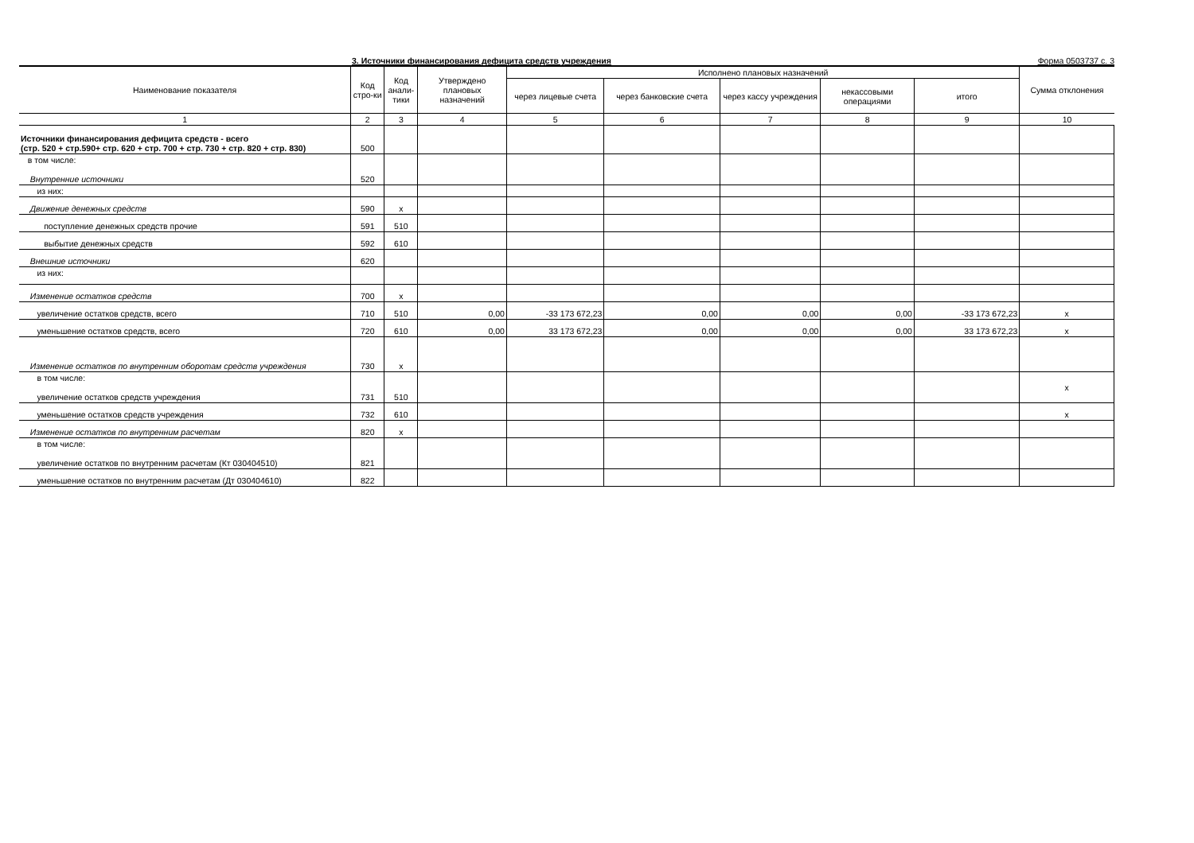3. Источники финансирования дефицита средств учреждения Форма 0503737 с. 3
| Наименование показателя | Код стро-ки | Код анали-тики | Утверждено плановых назначений | Исполнено плановых назначений | | | | | Сумма отклонения |
| --- | --- | --- | --- | --- | --- | --- | --- | --- | --- |
| | | | | через лицевые счета | через банковские счета | через кассу учреждения | некассовыми операциями | итого | |
| 1 | 2 | 3 | 4 | 5 | 6 | 7 | 8 | 9 | 10 |
| Источники финансирования дефицита средств - всего (стр. 520 + стр.590+ стр. 620 + стр. 700 + стр. 730 + стр. 820 + стр. 830) | 500 | | | | | | | | |
| в том числе: Внутренние источники | 520 | | | | | | | | |
| из них: | | | | | | | | | |
| Движение денежных средств | 590 | x | | | | | | | |
| поступление денежных средств прочие | 591 | 510 | | | | | | | |
| выбытие денежных средств | 592 | 610 | | | | | | | |
| Внешние источники | 620 | | | | | | | | |
| из них: | | | | | | | | | |
| Изменение остатков средств | 700 | x | | | | | | | |
| увеличение остатков средств, всего | 710 | 510 | 0,00 | -33 173 672,23 | 0,00 | 0,00 | 0,00 | -33 173 672,23 | x |
| уменьшение остатков средств, всего | 720 | 610 | 0,00 | 33 173 672,23 | 0,00 | 0,00 | 0,00 | 33 173 672,23 | x |
| Изменение остатков по внутренним оборотам средств учреждения | 730 | x | | | | | | | |
| в том числе: увеличение остатков средств учреждения | 731 | 510 | | | | | | | x |
| уменьшение остатков средств учреждения | 732 | 610 | | | | | | | x |
| Изменение остатков по внутренним расчетам | 820 | x | | | | | | | |
| в том числе: увеличение остатков по внутренним расчетам (Кт 030404510) | 821 | | | | | | | | |
| уменьшение остатков по внутренним расчетам (Дт 030404610) | 822 | | | | | | | | |